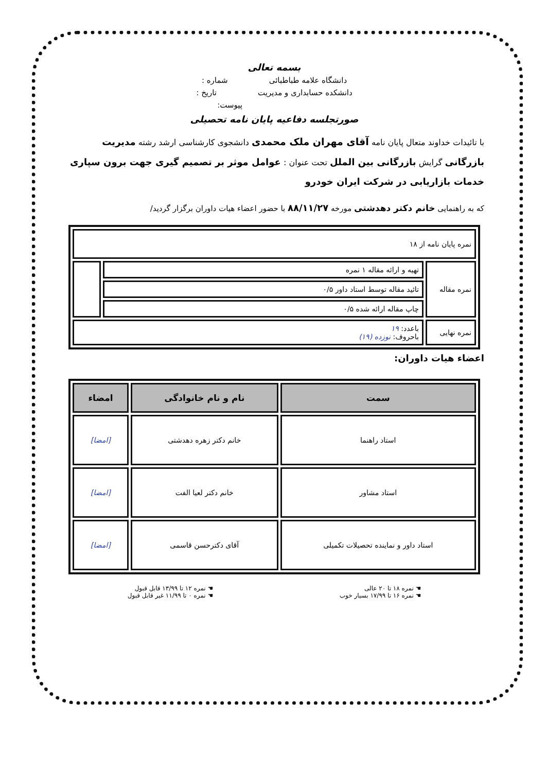بسمه تعالی
دانشگاه علامه طباطبائی شماره :
دانشکده حسابداری و مدیریت تاریخ :
پیوست:
صورتجلسه دفاعیه پایان نامه تحصیلی
با تائیدات خداوند متعال پایان نامه آقای مهران ملک محمدی دانشجوی کارشناسی ارشد رشته مدیریت بازرگانی گرایش بازرگانی بین الملل تحت عنوان : عوامل موثر بر تصمیم گیری جهت برون سپاری خدمات بازاریابی در شرکت ایران خودرو
که به راهنمایی خانم دکتر دهدشتی مورخه ۸۸/۱۱/۲۷ با حضور اعضاء هیات داوران برگزار گردید/
| نمره پایان نامه از ۱۸ | | |
| نمره مقاله | تهیه و ارائه مقاله ۱ نمره | |
| | تائید مقاله توسط استاد داور ۰/۵ | |
| | چاپ مقاله ارائه شده ۰/۵ | |
| نمره نهایی | باعدد: ۱۹ باحروف: نوزده (۱۹) | |
اعضاء هیات داوران:
| سمت | نام و نام خانوادگی | امضاء |
| --- | --- | --- |
| استاد راهنما | خانم دکتر زهره دهدشتی | [امضا] |
| استاد مشاور | خانم دکتر لعیا الفت | [امضا] |
| استاد داور و نماینده تحصیلات تکمیلی | آقای دکترحسن قاسمی | [امضا] |
☚ نمره ۱۸ تا ۲۰ عالی
☚ نمره ۱۶ تا ۱۷/۹۹ بسیار خوب
☚ نمره ۱۲ تا ۱۳/۹۹ قابل قبول
☚ نمره ۰ تا ۱۱/۹۹ غیر قابل قبول